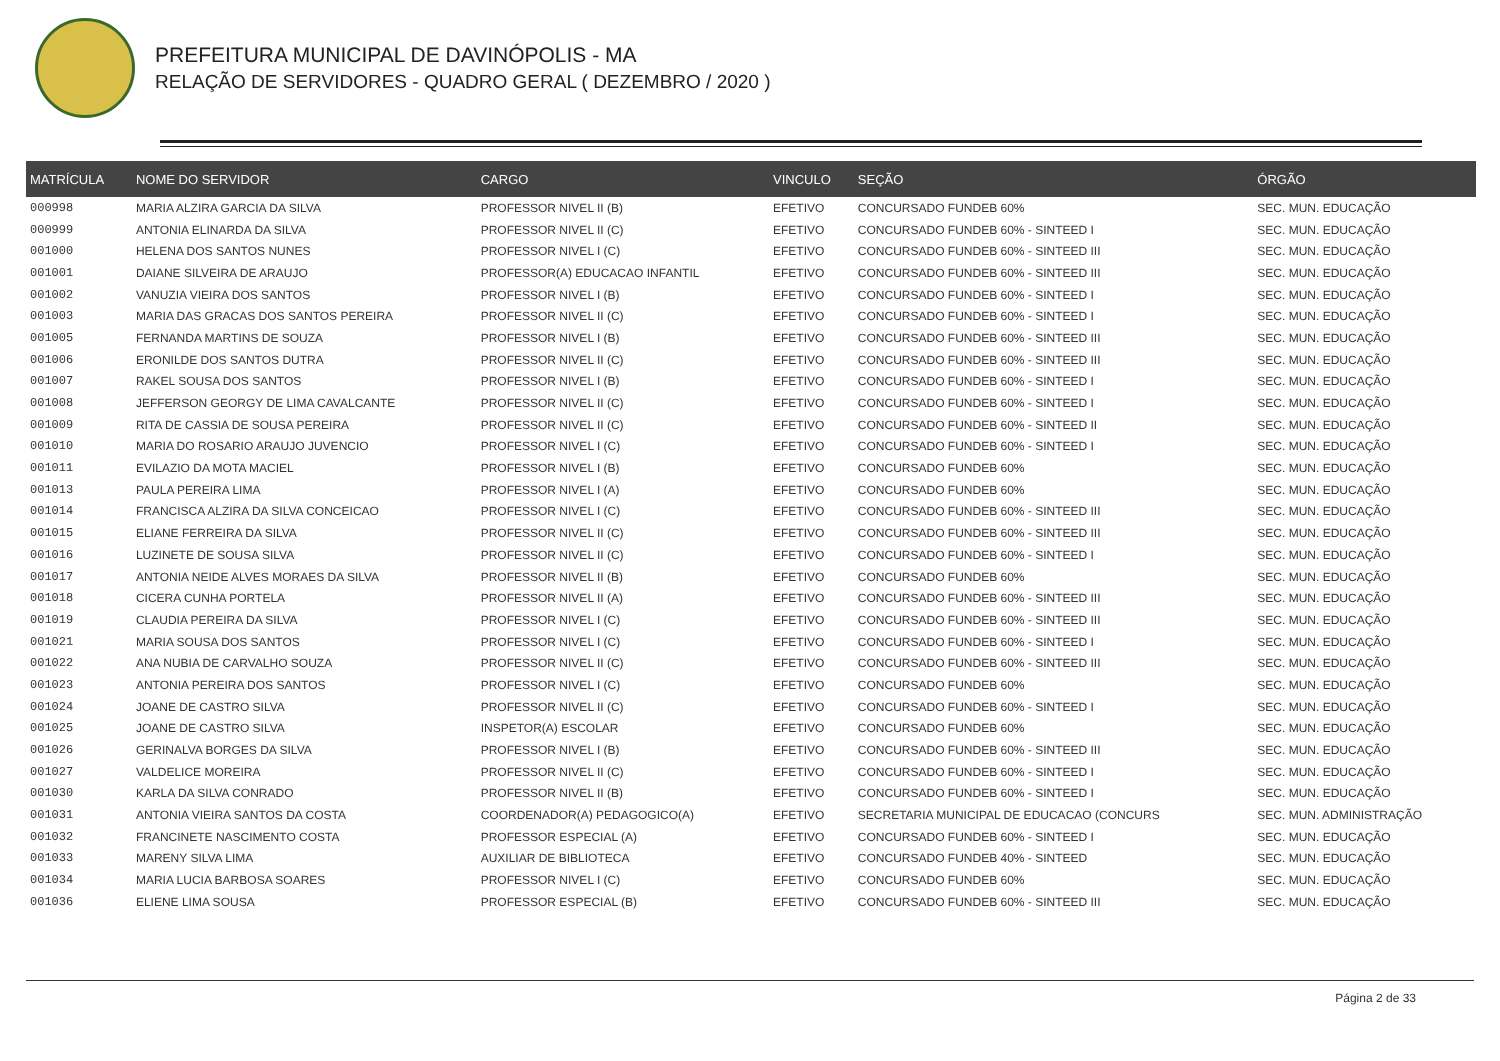PREFEITURA MUNICIPAL DE DAVINÓPOLIS - MA
RELAÇÃO DE SERVIDORES - QUADRO GERAL ( DEZEMBRO / 2020 )
| MATRÍCULA | NOME DO SERVIDOR | CARGO | VINCULO | SEÇÃO | ÓRGÃO |
| --- | --- | --- | --- | --- | --- |
| 000998 | MARIA ALZIRA GARCIA DA SILVA | PROFESSOR NIVEL II (B) | EFETIVO | CONCURSADO FUNDEB 60% | SEC. MUN. EDUCAÇÃO |
| 000999 | ANTONIA ELINARDA DA SILVA | PROFESSOR NIVEL II (C) | EFETIVO | CONCURSADO FUNDEB 60% - SINTEED I | SEC. MUN. EDUCAÇÃO |
| 001000 | HELENA DOS SANTOS NUNES | PROFESSOR NIVEL I (C) | EFETIVO | CONCURSADO FUNDEB 60% - SINTEED III | SEC. MUN. EDUCAÇÃO |
| 001001 | DAIANE SILVEIRA DE ARAUJO | PROFESSOR(A) EDUCACAO INFANTIL | EFETIVO | CONCURSADO FUNDEB 60% - SINTEED III | SEC. MUN. EDUCAÇÃO |
| 001002 | VANUZIA VIEIRA DOS SANTOS | PROFESSOR NIVEL I (B) | EFETIVO | CONCURSADO FUNDEB 60% - SINTEED I | SEC. MUN. EDUCAÇÃO |
| 001003 | MARIA DAS GRACAS DOS SANTOS PEREIRA | PROFESSOR NIVEL II (C) | EFETIVO | CONCURSADO FUNDEB 60% - SINTEED I | SEC. MUN. EDUCAÇÃO |
| 001005 | FERNANDA MARTINS DE SOUZA | PROFESSOR NIVEL I (B) | EFETIVO | CONCURSADO FUNDEB 60% - SINTEED III | SEC. MUN. EDUCAÇÃO |
| 001006 | ERONILDE DOS SANTOS DUTRA | PROFESSOR NIVEL II (C) | EFETIVO | CONCURSADO FUNDEB 60% - SINTEED III | SEC. MUN. EDUCAÇÃO |
| 001007 | RAKEL SOUSA DOS SANTOS | PROFESSOR NIVEL I (B) | EFETIVO | CONCURSADO FUNDEB 60% - SINTEED I | SEC. MUN. EDUCAÇÃO |
| 001008 | JEFFERSON GEORGY DE LIMA CAVALCANTE | PROFESSOR NIVEL II (C) | EFETIVO | CONCURSADO FUNDEB 60% - SINTEED I | SEC. MUN. EDUCAÇÃO |
| 001009 | RITA DE CASSIA DE SOUSA PEREIRA | PROFESSOR NIVEL II (C) | EFETIVO | CONCURSADO FUNDEB 60% - SINTEED II | SEC. MUN. EDUCAÇÃO |
| 001010 | MARIA DO ROSARIO ARAUJO JUVENCIO | PROFESSOR NIVEL I (C) | EFETIVO | CONCURSADO FUNDEB 60% - SINTEED I | SEC. MUN. EDUCAÇÃO |
| 001011 | EVILAZIO DA MOTA MACIEL | PROFESSOR NIVEL I (B) | EFETIVO | CONCURSADO FUNDEB 60% | SEC. MUN. EDUCAÇÃO |
| 001013 | PAULA PEREIRA LIMA | PROFESSOR NIVEL I (A) | EFETIVO | CONCURSADO FUNDEB 60% | SEC. MUN. EDUCAÇÃO |
| 001014 | FRANCISCA ALZIRA DA SILVA CONCEICAO | PROFESSOR NIVEL I (C) | EFETIVO | CONCURSADO FUNDEB 60% - SINTEED III | SEC. MUN. EDUCAÇÃO |
| 001015 | ELIANE FERREIRA DA SILVA | PROFESSOR NIVEL II (C) | EFETIVO | CONCURSADO FUNDEB 60% - SINTEED III | SEC. MUN. EDUCAÇÃO |
| 001016 | LUZINETE DE SOUSA SILVA | PROFESSOR NIVEL II (C) | EFETIVO | CONCURSADO FUNDEB 60% - SINTEED I | SEC. MUN. EDUCAÇÃO |
| 001017 | ANTONIA NEIDE ALVES MORAES DA SILVA | PROFESSOR NIVEL II (B) | EFETIVO | CONCURSADO FUNDEB 60% | SEC. MUN. EDUCAÇÃO |
| 001018 | CICERA CUNHA PORTELA | PROFESSOR NIVEL II (A) | EFETIVO | CONCURSADO FUNDEB 60% - SINTEED III | SEC. MUN. EDUCAÇÃO |
| 001019 | CLAUDIA PEREIRA DA SILVA | PROFESSOR NIVEL I (C) | EFETIVO | CONCURSADO FUNDEB 60% - SINTEED III | SEC. MUN. EDUCAÇÃO |
| 001021 | MARIA SOUSA DOS SANTOS | PROFESSOR NIVEL I (C) | EFETIVO | CONCURSADO FUNDEB 60% - SINTEED I | SEC. MUN. EDUCAÇÃO |
| 001022 | ANA NUBIA DE CARVALHO SOUZA | PROFESSOR NIVEL II (C) | EFETIVO | CONCURSADO FUNDEB 60% - SINTEED III | SEC. MUN. EDUCAÇÃO |
| 001023 | ANTONIA PEREIRA DOS SANTOS | PROFESSOR NIVEL I (C) | EFETIVO | CONCURSADO FUNDEB 60% | SEC. MUN. EDUCAÇÃO |
| 001024 | JOANE DE CASTRO SILVA | PROFESSOR NIVEL II (C) | EFETIVO | CONCURSADO FUNDEB 60% - SINTEED I | SEC. MUN. EDUCAÇÃO |
| 001025 | JOANE DE CASTRO SILVA | INSPETOR(A) ESCOLAR | EFETIVO | CONCURSADO FUNDEB 60% | SEC. MUN. EDUCAÇÃO |
| 001026 | GERINALVA BORGES DA SILVA | PROFESSOR NIVEL I (B) | EFETIVO | CONCURSADO FUNDEB 60% - SINTEED III | SEC. MUN. EDUCAÇÃO |
| 001027 | VALDELICE MOREIRA | PROFESSOR NIVEL II (C) | EFETIVO | CONCURSADO FUNDEB 60% - SINTEED I | SEC. MUN. EDUCAÇÃO |
| 001030 | KARLA DA SILVA CONRADO | PROFESSOR NIVEL II (B) | EFETIVO | CONCURSADO FUNDEB 60% - SINTEED I | SEC. MUN. EDUCAÇÃO |
| 001031 | ANTONIA VIEIRA SANTOS DA COSTA | COORDENADOR(A) PEDAGOGICO(A) | EFETIVO | SECRETARIA MUNICIPAL DE EDUCACAO (CONCURS | SEC. MUN. ADMINISTRAÇÃO |
| 001032 | FRANCINETE NASCIMENTO COSTA | PROFESSOR ESPECIAL (A) | EFETIVO | CONCURSADO FUNDEB 60% - SINTEED I | SEC. MUN. EDUCAÇÃO |
| 001033 | MARENY SILVA LIMA | AUXILIAR DE BIBLIOTECA | EFETIVO | CONCURSADO FUNDEB 40% - SINTEED | SEC. MUN. EDUCAÇÃO |
| 001034 | MARIA LUCIA BARBOSA SOARES | PROFESSOR NIVEL I (C) | EFETIVO | CONCURSADO FUNDEB 60% | SEC. MUN. EDUCAÇÃO |
| 001036 | ELIENE LIMA SOUSA | PROFESSOR ESPECIAL (B) | EFETIVO | CONCURSADO FUNDEB 60% - SINTEED III | SEC. MUN. EDUCAÇÃO |
Página 2 de 33